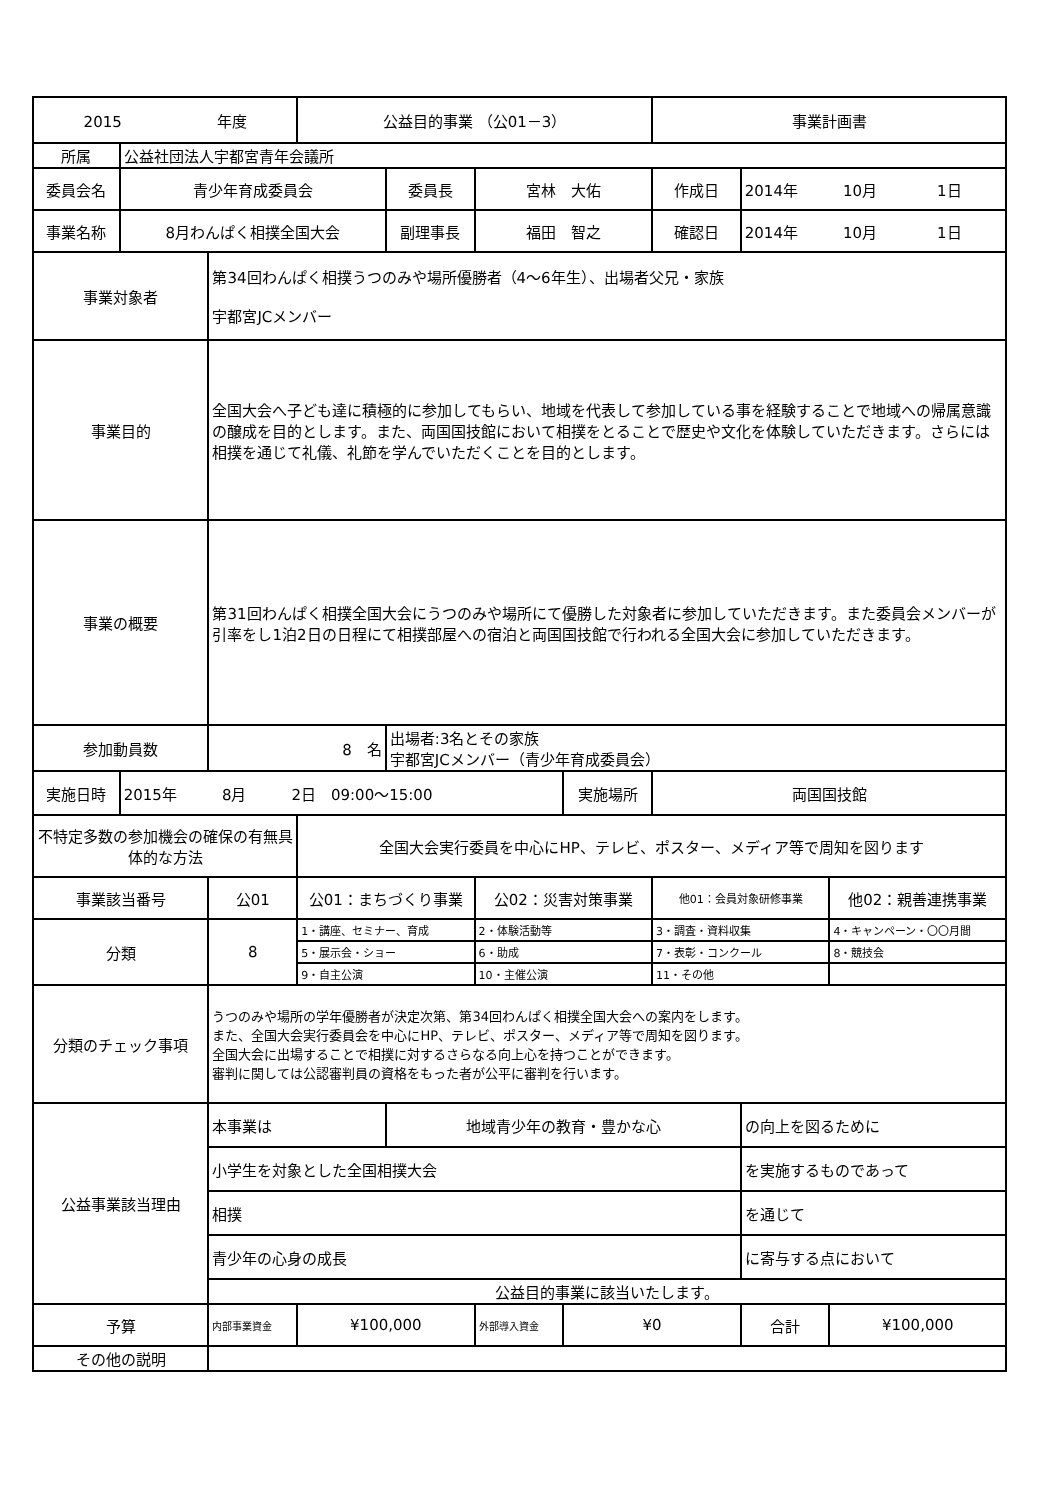| 2015 年度 | | | 公益目的事業 （公01－3） | | | | 事業計画書 | | |
| 所属 | 公益社団法人宇都宮青年会議所 | | | | | | | | |
| 委員会名 | 青少年育成委員会 | | | 委員長 | 宮林 大佑 | | 作成日 | 2014年 10月 1日 | |
| 事業名称 | 8月わんぱく相撲全国大会 | | | 副理事長 | 福田 智之 | | 確認日 | 2014年 10月 1日 | |
| 事業対象者 | | 第34回わんぱく相撲うつのみや場所優勝者（4～6年生）、出場者父兄・家族 宇都宮JCメンバー | | | | | | | |
| 事業目的 | | 全国大会へ子ども達に積極的に参加してもらい、地域を代表して参加している事を経験することで地域への帰属意識の醸成を目的とします。また、両国国技館において相撲をとることで歴史や文化を体験していただきます。さらには相撲を通じて礼儀、礼節を学んでいただくことを目的とします。 | | | | | | | |
| 事業の概要 | | 第31回わんぱく相撲全国大会にうつのみや場所にて優勝した対象者に参加していただきます。また委員会メンバーが引率をし1泊2日の日程にて相撲部屋への宿泊と両国国技館で行われる全国大会に参加していただきます。 | | | | | | | |
| 参加動員数 | | 8 名 | | 出場者:3名とその家族 宇都宮JCメンバー（青少年育成委員会） | | | | | |
| 実施日時 | 2015年 8月 2日 09:00～15:00 | | | | | 実施場所 | 両国国技館 | | |
| 不特定多数の参加機会の確保の有無具体的な方法 | | | 全国大会実行委員を中心にHP、テレビ、ポスター、メディア等で周知を図ります | | | | | | |
| 事業該当番号 | | 公01 | 公01：まちづくり事業 | | 公02：災害対策事業 | | 他01：会員対象研修事業 | | 他02：親善連携事業 |
| 分類 | | 8 | 1・講座、セミナー、育成 | | 2・体験活動等 | | 3・調査・資料収集 | | 4・キャンペーン・〇〇月間 |
| | | | 5・展示会・ショー | | 6・助成 | | 7・表彰・コンクール | | 8・競技会 |
| | | | 9・自主公演 | | 10・主催公演 | | 11・その他 | | |
| 分類のチェック事項 | | うつのみや場所の学年優勝者が決定次第、第34回わんぱく相撲全国大会への案内をします。 また、全国大会実行委員会を中心にHP、テレビ、ポスター、メディア等で周知を図ります。 全国大会に出場することで相撲に対するさらなる向上心を持つことができます。 審判に関しては公認審判員の資格をもった者が公平に審判を行います。 | | | | | | | |
| 公益事業該当理由 | | 本事業は | | 地域青少年の教育・豊かな心 | | | | の向上を図るために | |
| | | 小学生を対象とした全国相撲大会 | | | | | | を実施するものであって | |
| | | 相撲 | | | | | | を通じて | |
| | | 青少年の心身の成長 | | | | | | に寄与する点において | |
| | | 公益目的事業に該当いたします。 | | | | | | | |
| 予算 | | 内部事業資金 | ¥100,000 | | 外部導入資金 | ¥0 | | 合計 | ¥100,000 |
| その他の説明 | | | | | | | | | |